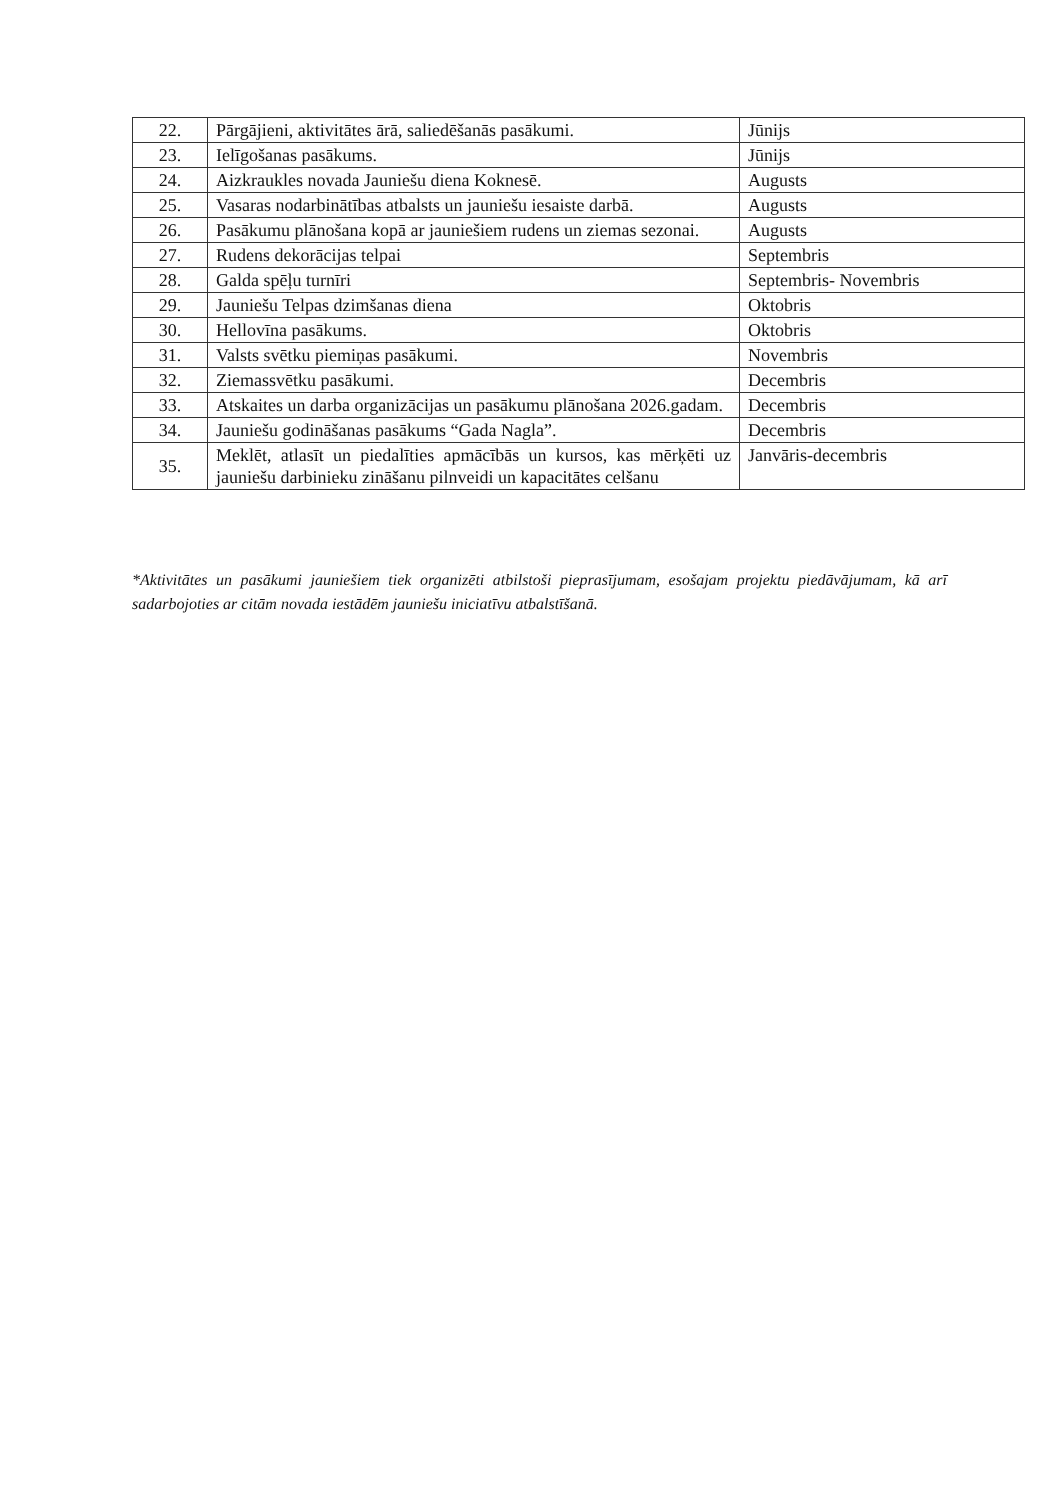| 22. | Pārgājieni, aktivitātes ārā, saliedēšanās pasākumi. | Jūnijs |
| 23. | Ielīgošanas pasākums. | Jūnijs |
| 24. | Aizkraukles novada Jauniešu diena Koknesē. | Augusts |
| 25. | Vasaras nodarbinātības atbalsts un jauniešu iesaiste darbā. | Augusts |
| 26. | Pasākumu plānošana kopā ar jauniešiem rudens un ziemas sezonai. | Augusts |
| 27. | Rudens dekorācijas telpai | Septembris |
| 28. | Galda spēļu turnīri | Septembris- Novembris |
| 29. | Jauniešu Telpas dzimšanas diena | Oktobris |
| 30. | Hellovīna pasākums. | Oktobris |
| 31. | Valsts svētku piemiņas pasākumi. | Novembris |
| 32. | Ziemassvētku pasākumi. | Decembris |
| 33. | Atskaites un darba organizācijas un pasākumu plānošana 2026.gadam. | Decembris |
| 34. | Jauniešu godināšanas pasākums “Gada Nagla”. | Decembris |
| 35. | Meklēt, atlasīt un piedalīties apmācībās un kursos, kas mērķēti uz jauniešu darbinieku zināšanu pilnveidi un kapacitātes celšanu | Janvāris-decembris |
*Aktivitātes un pasākumi jauniešiem tiek organizēti atbilstoši pieprasījumam, esošajam projektu piedāvājumam, kā arī sadarbojoties ar citām novada iestādēm jauniešu iniciatīvu atbalstīšanā.